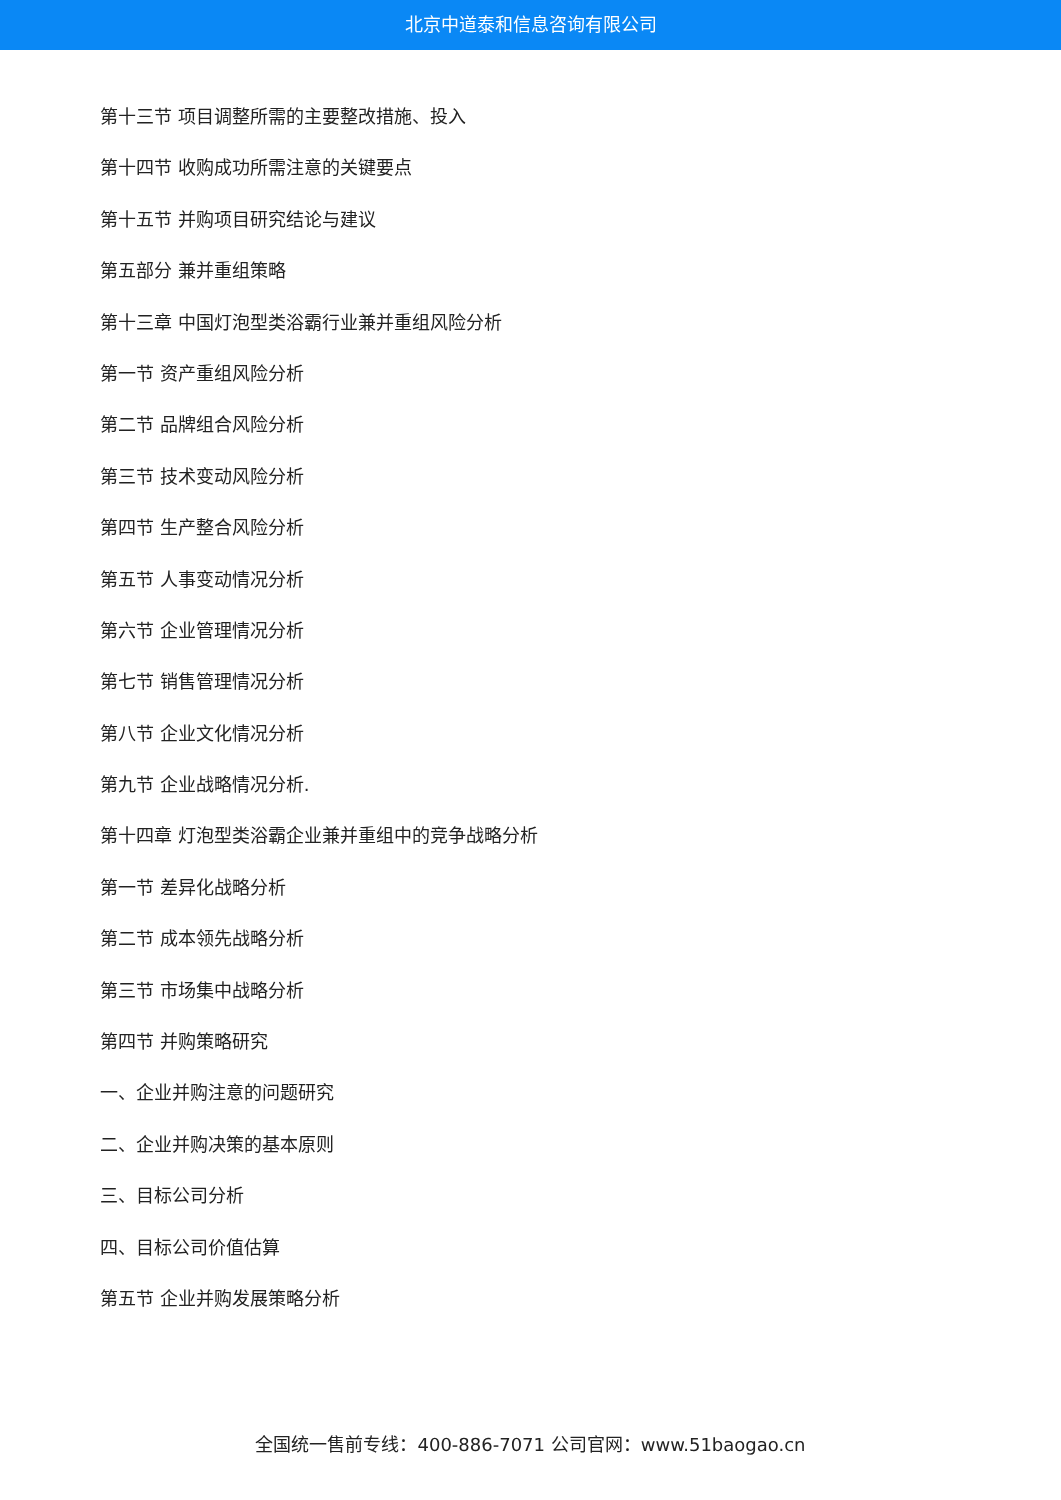北京中道泰和信息咨询有限公司
第十三节 项目调整所需的主要整改措施、投入
第十四节 收购成功所需注意的关键要点
第十五节 并购项目研究结论与建议
第五部分 兼并重组策略
第十三章 中国灯泡型类浴霸行业兼并重组风险分析
第一节 资产重组风险分析
第二节 品牌组合风险分析
第三节 技术变动风险分析
第四节 生产整合风险分析
第五节 人事变动情况分析
第六节 企业管理情况分析
第七节 销售管理情况分析
第八节 企业文化情况分析
第九节 企业战略情况分析.
第十四章 灯泡型类浴霸企业兼并重组中的竞争战略分析
第一节 差异化战略分析
第二节 成本领先战略分析
第三节 市场集中战略分析
第四节 并购策略研究
一、企业并购注意的问题研究
二、企业并购决策的基本原则
三、目标公司分析
四、目标公司价值估算
第五节 企业并购发展策略分析
全国统一售前专线：400-886-7071 公司官网：www.51baogao.cn